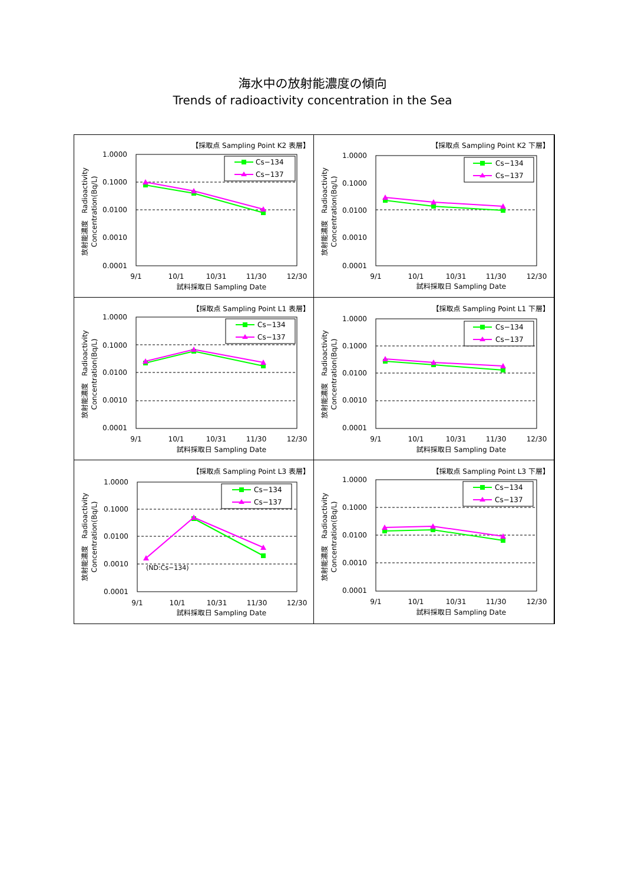海水中の放射能濃度の傾向
Trends of radioactivity concentration in the Sea
【採取点 Sampling Point K2 表層】
1.0000
0.1000
0.0100
0.0010
0.0001
9/1
10/1
10/31
11/30
12/30
試料採取日 Sampling Date
放射能濃度　Radioactivity
Concentration(Bq/L)
Cs−134
Cs−137
【採取点 Sampling Point K2 下層】
1.0000
0.1000
0.0100
0.0010
0.0001
9/1
10/1
10/31
11/30
12/30
試料採取日 Sampling Date
放射能濃度　Radioactivity
Concentration(Bq/L)
Cs−134
Cs−137
【採取点 Sampling Point L1 表層】
1.0000
0.1000
0.0100
0.0010
0.0001
9/1
10/1
10/31
11/30
12/30
試料採取日 Sampling Date
放射能濃度　Radioactivity
Concentration(Bq/L)
Cs−134
Cs−137
【採取点 Sampling Point L1 下層】
1.0000
0.1000
0.0100
0.0010
0.0001
9/1
10/1
10/31
11/30
12/30
試料採取日 Sampling Date
放射能濃度　Radioactivity
Concentration(Bq/L)
Cs−134
Cs−137
【採取点 Sampling Point L3 表層】
1.0000
0.1000
0.0100
0.0010
0.0001
9/1
10/1
10/31
11/30
12/30
試料採取日 Sampling Date
放射能濃度　Radioactivity
Concentration(Bq/L)
Cs−134
Cs−137
(ND:Cs−134)
【採取点 Sampling Point L3 下層】
1.0000
0.1000
0.0100
0.0010
0.0001
9/1
10/1
10/31
11/30
12/30
試料採取日 Sampling Date
放射能濃度　Radioactivity
Concentration(Bq/L)
Cs−134
Cs−137